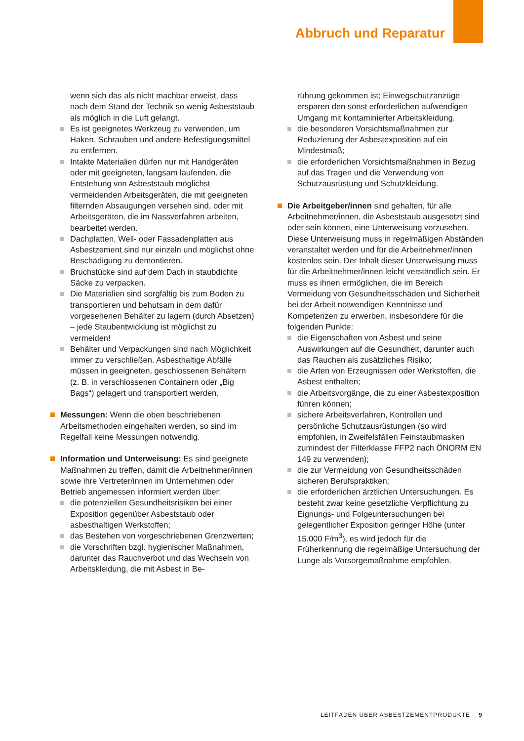Abbruch und Reparatur
wenn sich das als nicht machbar erweist, dass nach dem Stand der Technik so wenig Asbeststaub als möglich in die Luft gelangt.
Es ist geeignetes Werkzeug zu verwenden, um Haken, Schrauben und andere Befestigungsmittel zu entfernen.
Intakte Materialien dürfen nur mit Handgeräten oder mit geeigneten, langsam laufenden, die Entstehung von Asbeststaub möglichst vermeidenden Arbeitsgeräten, die mit geeigneten filternden Absaugungen versehen sind, oder mit Arbeitsgeräten, die im Nassverfahren arbeiten, bearbeitet werden.
Dachplatten, Well- oder Fassadenplatten aus Asbestzement sind nur einzeln und möglichst ohne Beschädigung zu demontieren.
Bruchstücke sind auf dem Dach in staubdichte Säcke zu verpacken.
Die Materialien sind sorgfältig bis zum Boden zu transportieren und behutsam in dem dafür vorgesehenen Behälter zu lagern (durch Absetzen) – jede Staubentwicklung ist möglichst zu vermeiden!
Behälter und Verpackungen sind nach Möglichkeit immer zu verschließen. Asbesthaltige Abfälle müssen in geeigneten, geschlossenen Behältern (z. B. in verschlossenen Containern oder „Big Bags“) gelagert und transportiert werden.
Messungen: Wenn die oben beschriebenen Arbeitsmethoden eingehalten werden, so sind im Regelfall keine Messungen notwendig.
Information und Unterweisung: Es sind geeignete Maßnahmen zu treffen, damit die Arbeitnehmer/innen sowie ihre Vertreter/innen im Unternehmen oder Betrieb angemessen informiert werden über:
die potenziellen Gesundheitsrisiken bei einer Exposition gegenüber Asbeststaub oder asbesthaltigen Werkstoffen;
das Bestehen von vorgeschriebenen Grenzwerten;
die Vorschriften bzgl. hygienischer Maßnahmen, darunter das Rauchverbot und das Wechseln von Arbeitskleidung, die mit Asbest in Be-
rührung gekommen ist; Einwegschutzanzüge ersparen den sonst erforderlichen aufwendigen Umgang mit kontaminierter Arbeitskleidung.
die besonderen Vorsichtsmaßnahmen zur Reduzierung der Asbestexposition auf ein Mindestmaß;
die erforderlichen Vorsichtsmaßnahmen in Bezug auf das Tragen und die Verwendung von Schutzausrüstung und Schutzkleidung.
Die Arbeitgeber/innen sind gehalten, für alle Arbeitnehmer/innen, die Asbeststaub ausgesetzt sind oder sein können, eine Unterweisung vorzusehen. Diese Unterweisung muss in regelmäßigen Abständen veranstaltet werden und für die Arbeitnehmer/innen kostenlos sein. Der Inhalt dieser Unterweisung muss für die Arbeitnehmer/innen leicht verständlich sein. Er muss es ihnen ermöglichen, die im Bereich Vermeidung von Gesundheitsschäden und Sicherheit bei der Arbeit notwendigen Kenntnisse und Kompetenzen zu erwerben, insbesondere für die folgenden Punkte:
die Eigenschaften von Asbest und seine Auswirkungen auf die Gesundheit, darunter auch das Rauchen als zusätzliches Risiko;
die Arten von Erzeugnissen oder Werkstoffen, die Asbest enthalten;
die Arbeitsvorgänge, die zu einer Asbestexposition führen können;
sichere Arbeitsverfahren, Kontrollen und persönliche Schutzausrüstungen (so wird empfohlen, in Zweifelsfällen Feinstaubmasken zumindest der Filterklasse FFP2 nach ÖNORM EN 149 zu verwenden);
die zur Vermeidung von Gesundheitsschäden sicheren Berufspraktiken;
die erforderlichen ärztlichen Untersuchungen. Es besteht zwar keine gesetzliche Verpflichtung zu Eignungs- und Folgeuntersuchungen bei gelegentlicher Exposition geringer Höhe (unter 15.000 F/m<sup>3</sup>), es wird jedoch für die Früherkennung die regelmäßige Untersuchung der Lunge als Vorsorgemaßnahme empfohlen.
LEITFADEN ÜBER ASBESTZEMENTPRODUKTE 9